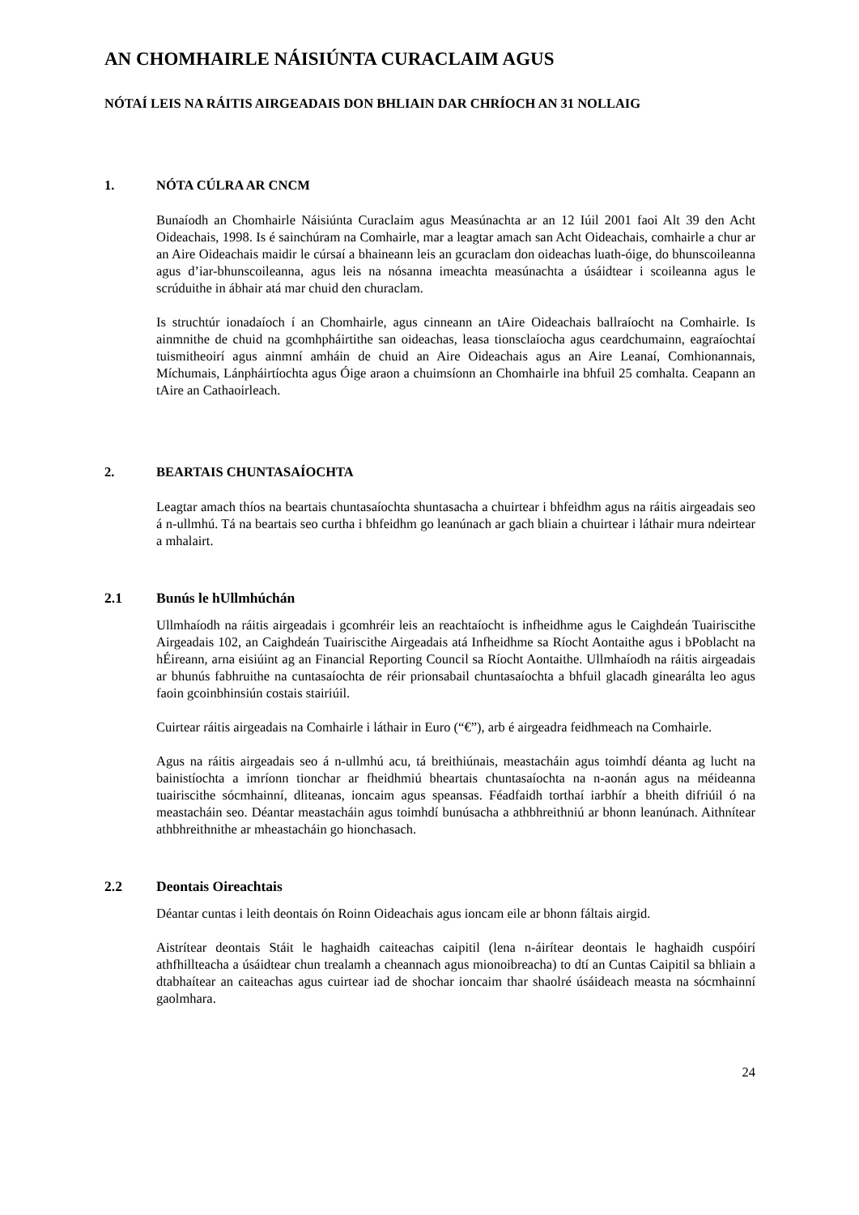AN CHOMHAIRLE NÁISIÚNTA CURACLAIM AGUS
NÓTAÍ LEIS NA RÁITIS AIRGEADAIS DON BHLIAIN DAR CHRÍOCH AN 31 NOLLAIG
1. NÓTA CÚLRA AR CNCM
Bunaíodh an Chomhairle Náisiúnta Curaclaim agus Measúnachta ar an 12 Iúil 2001 faoi Alt 39 den Acht Oideachais, 1998. Is é sainchúram na Comhairle, mar a leagtar amach san Acht Oideachais, comhairle a chur ar an Aire Oideachais maidir le cúrsaí a bhaineann leis an gcuraclam don oideachas luath-óige, do bhunscoileanna agus d’iar-bhunscoileanna, agus leis na nósanna imeachta measúnachta a úsáidtear i scoileanna agus le scrúduithe in ábhair atá mar chuid den churaclam.
Is struchtúr ionadaíoch í an Chomhairle, agus cinneann an tAire Oideachais ballraíocht na Comhairle. Is ainmnithe de chuid na gcomhpháirtithe san oideachas, leasa tionsclaíocha agus ceardchumainn, eagraíochtaí tuismitheoirí agus ainmní amháin de chuid an Aire Oideachais agus an Aire Leanaí, Comhionannais, Míchumais, Lánpháirtíochta agus Óige araon a chuimsíonn an Chomhairle ina bhfuil 25 comhalta. Ceapann an tAire an Cathaoirleach.
2. BEARTAIS CHUNTASAÍOCHTA
Leagtar amach thíos na beartais chuntasaíochta shuntasacha a chuirtear i bhfeidhm agus na ráitis airgeadais seo á n-ullmhú. Tá na beartais seo curtha i bhfeidhm go leanúnach ar gach bliain a chuirtear i láthair mura ndeirtear a mhalairt.
2.1 Bunús le hUllmhúchán
Ullmhaíodh na ráitis airgeadais i gcomhréir leis an reachtaíocht is infheidhme agus le Caighdeán Tuairiscithe Airgeadais 102, an Caighdeán Tuairiscithe Airgeadais atá Infheidhme sa Ríocht Aontaithe agus i bPoblacht na hÉireann, arna eisiúint ag an Financial Reporting Council sa Ríocht Aontaithe. Ullmhaíodh na ráitis airgeadais ar bhunús fabhruithe na cuntasaíochta de réir prionsabail chuntasaíochta a bhfuil glacadh ginearálta leo agus faoin gcoinbhinsiún costais stairiúil.
Cuirtear ráitis airgeadais na Comhairle i láthair in Euro (“€”), arb é airgeadra feidhmeach na Comhairle.
Agus na ráitis airgeadais seo á n-ullmhú acu, tá breithiúnais, meastacháin agus toimhdí déanta ag lucht na bainistíochta a imríonn tionchar ar fheidhmiú bheartais chuntasaíochta na n-aonán agus na méideanna tuairiscithe sócmhainní, dliteanas, ioncaim agus speansas. Féadfaidh torthaí iarbhír a bheith difriúil ó na meastacháin seo. Déantar meastacháin agus toimhdí bunúsacha a athbhreithniú ar bhonn leanúnach. Aithnítear athbhreithnithe ar mheastacháin go hionchasach.
2.2 Deontais Oireachtais
Déantar cuntas i leith deontais ón Roinn Oideachais agus ioncam eile ar bhonn fáltais airgid.
Aistrítear deontais Stáit le haghaidh caiteachas caipitil (lena n-áirítear deontais le haghaidh cuspóirí athfhillteacha a úsáidtear chun trealamh a cheannach agus mionoibreacha) to dtí an Cuntas Caipitil sa bhliain a dtabhaítear an caiteachas agus cuirtear iad de shochar ioncaim thar shaolré úsáideach measta na sócmhainní gaolmhara.
24